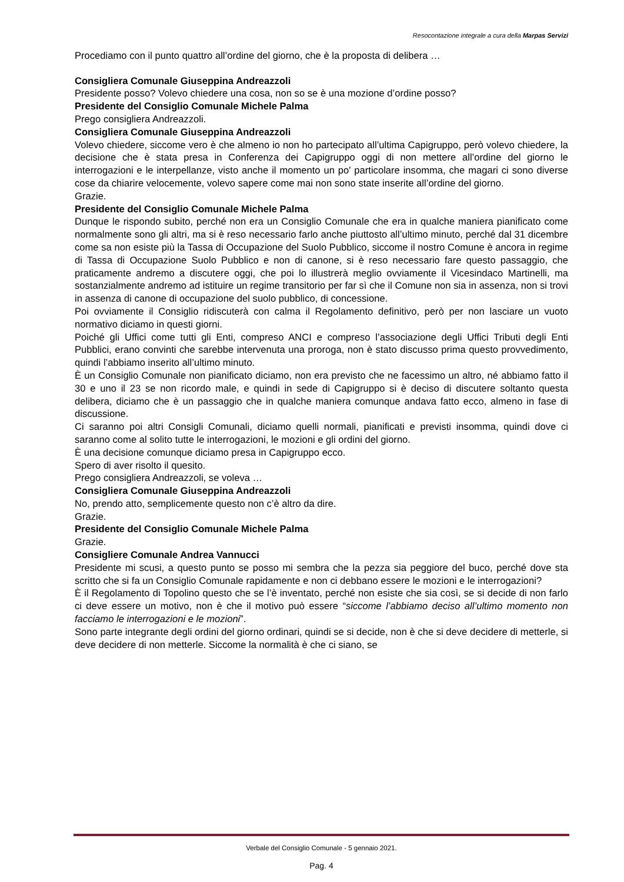Resocontazione integrale a cura della Marpas Servizi
Procediamo con il punto quattro all’ordine del giorno, che è la proposta di delibera …
Consigliera Comunale Giuseppina Andreazzoli
Presidente posso? Volevo chiedere una cosa, non so se è una mozione d’ordine posso?
Presidente del Consiglio Comunale Michele Palma
Prego consigliera Andreazzoli.
Consigliera Comunale Giuseppina Andreazzoli
Volevo chiedere, siccome vero è che almeno io non ho partecipato all’ultima Capigruppo, però volevo chiedere, la decisione che è stata presa in Conferenza dei Capigruppo oggi di non mettere all’ordine del giorno le interrogazioni e le interpellanze, visto anche il momento un po' particolare insomma, che magari ci sono diverse cose da chiarire velocemente, volevo sapere come mai non sono state inserite all’ordine del giorno.
Grazie.
Presidente del Consiglio Comunale Michele Palma
Dunque le rispondo subito, perché non era un Consiglio Comunale che era in qualche maniera pianificato come normalmente sono gli altri, ma si è reso necessario farlo anche piuttosto all’ultimo minuto, perché dal 31 dicembre come sa non esiste più la Tassa di Occupazione del Suolo Pubblico, siccome il nostro Comune è ancora in regime di Tassa di Occupazione Suolo Pubblico e non di canone, si è reso necessario fare questo passaggio, che praticamente andremo a discutere oggi, che poi lo illustrerà meglio ovviamente il Vicesindaco Martinelli, ma sostanzialmente andremo ad istituire un regime transitorio per far sì che il Comune non sia in assenza, non si trovi in assenza di canone di occupazione del suolo pubblico, di concessione.
Poi ovviamente il Consiglio ridiscuterà con calma il Regolamento definitivo, però per non lasciare un vuoto normativo diciamo in questi giorni.
Poiché gli Uffici come tutti gli Enti, compreso ANCI e compreso l’associazione degli Uffici Tributi degli Enti Pubblici, erano convinti che sarebbe intervenuta una proroga, non è stato discusso prima questo provvedimento, quindi l’abbiamo inserito all’ultimo minuto.
È un Consiglio Comunale non pianificato diciamo, non era previsto che ne facessimo un altro, né abbiamo fatto il 30 e uno il 23 se non ricordo male, e quindi in sede di Capigruppo si è deciso di discutere soltanto questa delibera, diciamo che è un passaggio che in qualche maniera comunque andava fatto ecco, almeno in fase di discussione.
Ci saranno poi altri Consigli Comunali, diciamo quelli normali, pianificati e previsti insomma, quindi dove ci saranno come al solito tutte le interrogazioni, le mozioni e gli ordini del giorno.
È una decisione comunque diciamo presa in Capigruppo ecco.
Spero di aver risolto il quesito.
Prego consigliera Andreazzoli, se voleva …
Consigliera Comunale Giuseppina Andreazzoli
No, prendo atto, semplicemente questo non c’è altro da dire.
Grazie.
Presidente del Consiglio Comunale Michele Palma
Grazie.
Consigliere Comunale Andrea Vannucci
Presidente mi scusi, a questo punto se posso mi sembra che la pezza sia peggiore del buco, perché dove sta scritto che si fa un Consiglio Comunale rapidamente e non ci debbano essere le mozioni e le interrogazioni?
È il Regolamento di Topolino questo che se l’è inventato, perché non esiste che sia così, se si decide di non farlo ci deve essere un motivo, non è che il motivo può essere “siccome l’abbiamo deciso all’ultimo momento non facciamo le interrogazioni e le mozioni”.
Sono parte integrante degli ordini del giorno ordinari, quindi se si decide, non è che si deve decidere di metterle, si deve decidere di non metterle. Siccome la normalità è che ci siano, se
Verbale del Consiglio Comunale - 5 gennaio 2021.
Pag. 4